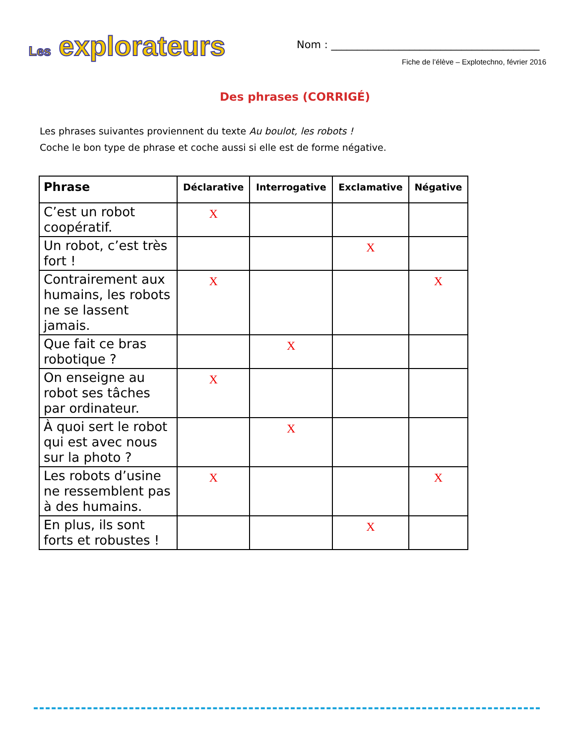Les explorateurs
Nom : ________________________________________
Fiche de l’élève – Explotechno, février 2016
Des phrases (CORRIGÉ)
Les phrases suivantes proviennent du texte Au boulot, les robots !
Coche le bon type de phrase et coche aussi si elle est de forme négative.
| Phrase | Déclarative | Interrogative | Exclamative | Négative |
| --- | --- | --- | --- | --- |
| C’est un robot coopératif. | X | | | |
| Un robot, c’est très fort ! | | | X | |
| Contrairement aux humains, les robots ne se lassent jamais. | X | | | X |
| Que fait ce bras robotique ? | | X | | |
| On enseigne au robot ses tâches par ordinateur. | X | | | |
| À quoi sert le robot qui est avec nous sur la photo ? | | X | | |
| Les robots d’usine ne ressemblent pas à des humains. | X | | | X |
| En plus, ils sont forts et robustes ! | | | X | |